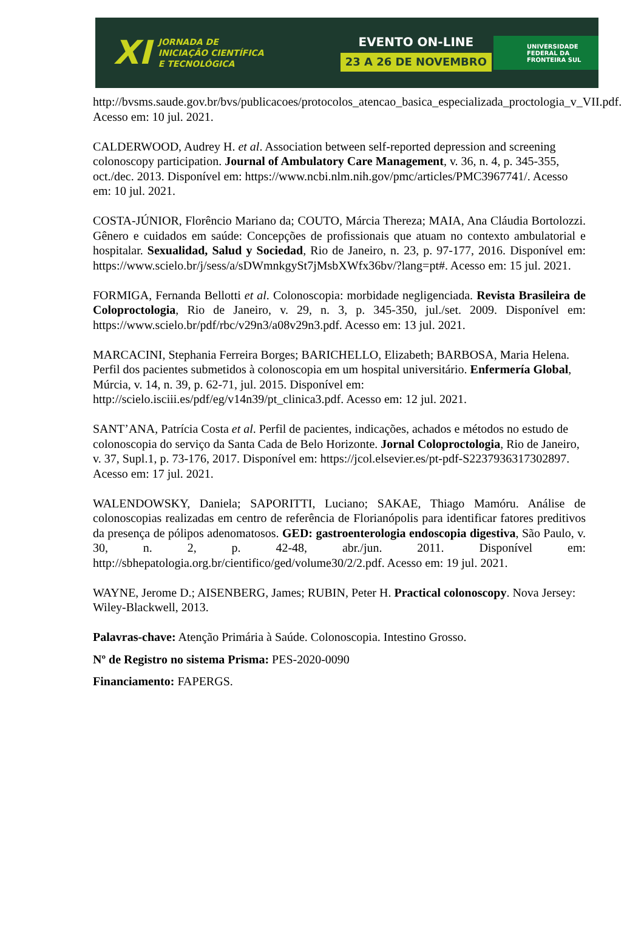XI
JORNADA DE
INICIAÇÃO CIENTÍFICA
E TECNOLÓGICA
EVENTO ON-LINE
23 A 26 DE NOVEMBRO
UNIVERSIDADE
FEDERAL DA
FRONTEIRA SUL
http://bvsms.saude.gov.br/bvs/publicacoes/protocolos_atencao_basica_especializada_proctologia_v_VII.pdf. Acesso em: 10 jul. 2021.
CALDERWOOD, Audrey H. et al. Association between self-reported depression and screening colonoscopy participation. Journal of Ambulatory Care Management, v. 36, n. 4, p. 345-355, oct./dec. 2013. Disponível em: https://www.ncbi.nlm.nih.gov/pmc/articles/PMC3967741/. Acesso em: 10 jul. 2021.
COSTA-JÚNIOR, Florêncio Mariano da; COUTO, Márcia Thereza; MAIA, Ana Cláudia Bortolozzi. Gênero e cuidados em saúde: Concepções de profissionais que atuam no contexto ambulatorial e hospitalar. Sexualidad, Salud y Sociedad, Rio de Janeiro, n. 23, p. 97-177, 2016. Disponível em: https://www.scielo.br/j/sess/a/sDWmnkgySt7jMsbXWfx36bv/?lang=pt#. Acesso em: 15 jul. 2021.
FORMIGA, Fernanda Bellotti et al. Colonoscopia: morbidade negligenciada. Revista Brasileira de Coloproctologia, Rio de Janeiro, v. 29, n. 3, p. 345-350, jul./set. 2009. Disponível em: https://www.scielo.br/pdf/rbc/v29n3/a08v29n3.pdf. Acesso em: 13 jul. 2021.
MARCACINI, Stephania Ferreira Borges; BARICHELLO, Elizabeth; BARBOSA, Maria Helena. Perfil dos pacientes submetidos à colonoscopia em um hospital universitário. Enfermería Global, Múrcia, v. 14, n. 39, p. 62-71, jul. 2015. Disponível em: http://scielo.isciii.es/pdf/eg/v14n39/pt_clinica3.pdf. Acesso em: 12 jul. 2021.
SANT’ANA, Patrícia Costa et al. Perfil de pacientes, indicações, achados e métodos no estudo de colonoscopia do serviço da Santa Cada de Belo Horizonte. Jornal Coloproctologia, Rio de Janeiro, v. 37, Supl.1, p. 73-176, 2017. Disponível em: https://jcol.elsevier.es/pt-pdf-S2237936317302897. Acesso em: 17 jul. 2021.
WALENDOWSKY, Daniela; SAPORITTI, Luciano; SAKAE, Thiago Mamóru. Análise de colonoscopias realizadas em centro de referência de Florianópolis para identificar fatores preditivos da presença de pólipos adenomatosos. GED: gastroenterologia endoscopia digestiva, São Paulo, v. 30, n. 2, p. 42-48, abr./jun. 2011. Disponível em: http://sbhepatologia.org.br/cientifico/ged/volume30/2/2.pdf. Acesso em: 19 jul. 2021.
WAYNE, Jerome D.; AISENBERG, James; RUBIN, Peter H. Practical colonoscopy. Nova Jersey: Wiley-Blackwell, 2013.
Palavras-chave: Atenção Primária à Saúde. Colonoscopia. Intestino Grosso.
Nº de Registro no sistema Prisma: PES-2020-0090
Financiamento: FAPERGS.